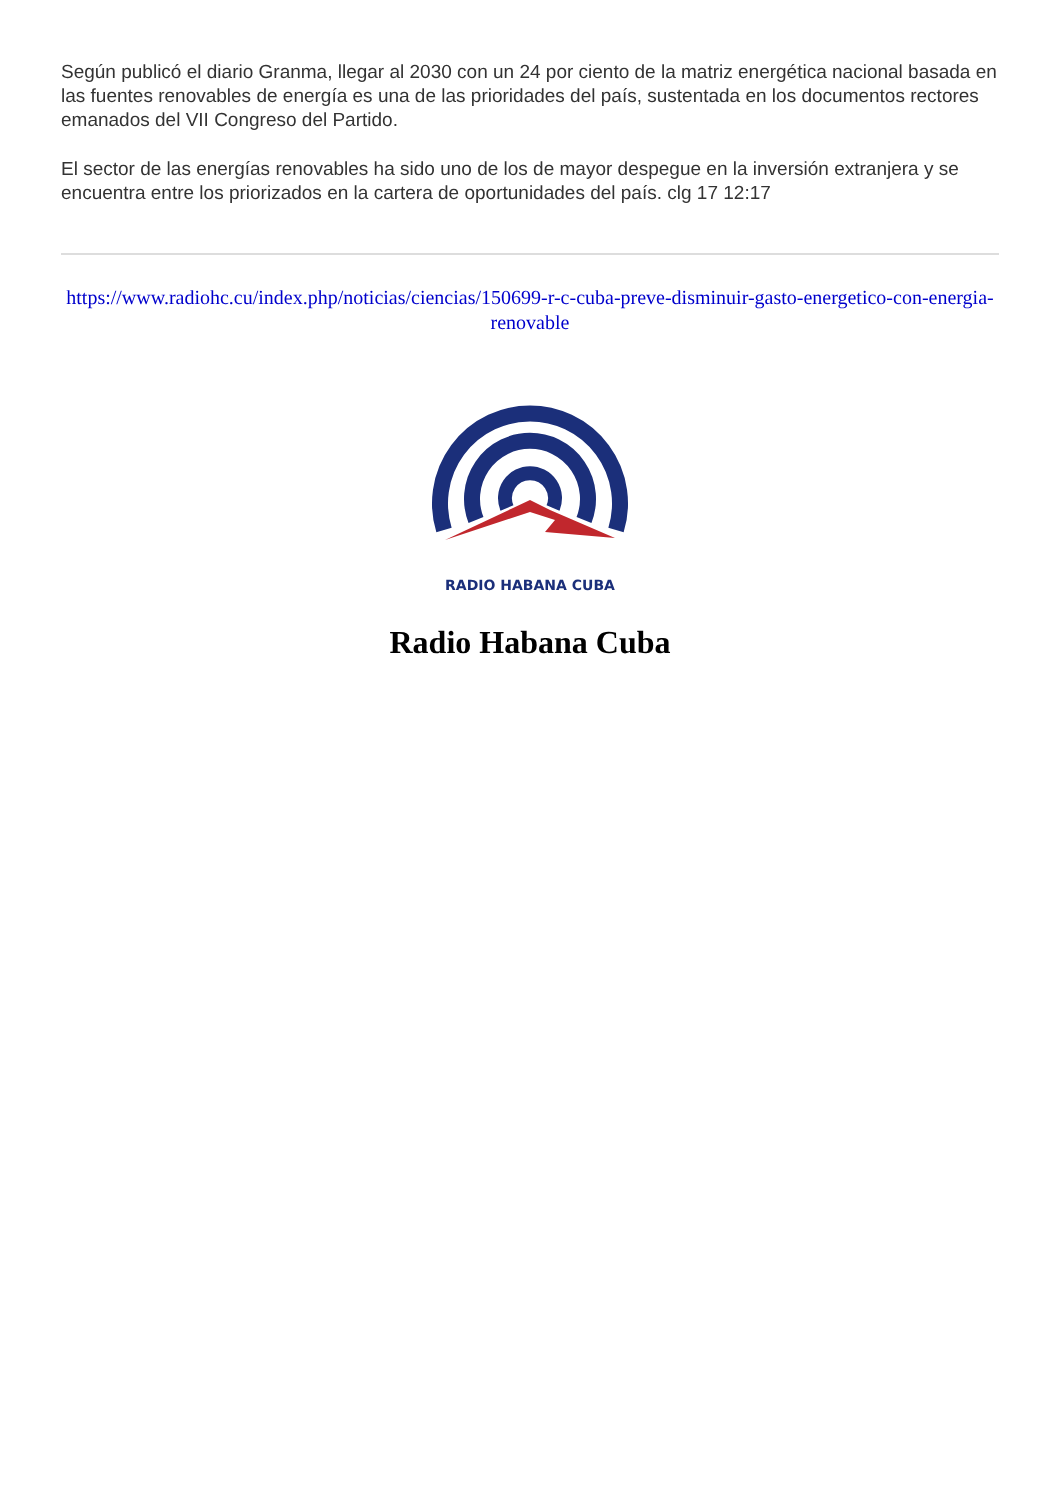Según publicó el diario Granma, llegar al 2030 con un 24 por ciento de la matriz energética nacional basada en las fuentes renovables de energía es una de las prioridades del país, sustentada en los documentos rectores emanados del VII Congreso del Partido.
El sector de las energías renovables ha sido uno de los de mayor despegue en la inversión extranjera y se encuentra entre los priorizados en la cartera de oportunidades del país. clg 17 12:17
https://www.radiohc.cu/index.php/noticias/ciencias/150699-r-c-cuba-preve-disminuir-gasto-energetico-con-energia-renovable
RADIO HABANA CUBA
Radio Habana Cuba